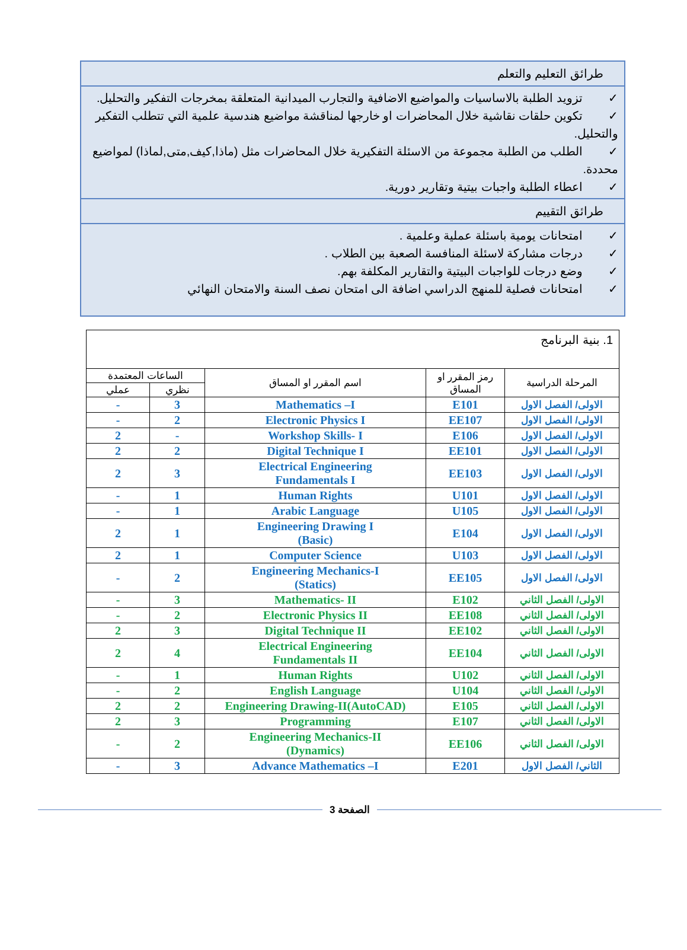طرائق التعليم والتعلم
✓ تزويد الطلبة بالاساسيات والمواضيع الاضافية والتجارب الميدانية المتعلقة بمخرجات التفكير والتحليل.
✓ تكوين حلقات نقاشية خلال المحاضرات او خارجها لمناقشة مواضيع هندسية علمية التي تتطلب التفكير والتحليل.
✓ الطلب من الطلبة مجموعة من الاسئلة التفكيرية خلال المحاضرات مثل (ماذا,كيف,متى,لماذا) لمواضيع محددة.
✓ اعطاء الطلبة واجبات بيتية وتقارير دورية.
طرائق التقييم
✓ امتحانات يومية باسئلة عملية وعلمية .
✓ درجات مشاركة لاسئلة المنافسة الصعبة بين الطلاب .
✓ وضع درجات للواجبات البيتية والتقارير المكلفة بهم.
✓ امتحانات فصلية للمنهج الدراسي اضافة الى امتحان نصف السنة والامتحان النهائي
| 1. بنية البرنامج | | | | |
| المرحلة الدراسية | رمز المقرر او المساق | اسم المقرر او المساق | الساعات المعتمدة | |
| | | | نظري | عملي |
| الاولى/ الفصل الاول | E101 | Mathematics –I | 3 | - |
| الاولى/ الفصل الاول | EE107 | Electronic Physics I | 2 | - |
| الاولى/ الفصل الاول | E106 | Workshop Skills- I | - | 2 |
| الاولى/ الفصل الاول | EE101 | Digital Technique I | 2 | 2 |
| الاولى/ الفصل الاول | EE103 | Electrical Engineering Fundamentals I | 3 | 2 |
| الاولى/ الفصل الاول | U101 | Human Rights | 1 | - |
| الاولى/ الفصل الاول | U105 | Arabic Language | 1 | - |
| الاولى/ الفصل الاول | E104 | Engineering Drawing I (Basic) | 1 | 2 |
| الاولى/ الفصل الاول | U103 | Computer Science | 1 | 2 |
| الاولى/ الفصل الاول | EE105 | Engineering Mechanics-I (Statics) | 2 | - |
| الاولى/ الفصل الثاني | E102 | Mathematics- II | 3 | - |
| الاولى/ الفصل الثاني | EE108 | Electronic Physics II | 2 | - |
| الاولى/ الفصل الثاني | EE102 | Digital Technique II | 3 | 2 |
| الاولى/ الفصل الثاني | EE104 | Electrical Engineering Fundamentals II | 4 | 2 |
| الاولى/ الفصل الثاني | U102 | Human Rights | 1 | - |
| الاولى/ الفصل الثاني | U104 | English Language | 2 | - |
| الاولى/ الفصل الثاني | E105 | Engineering Drawing-II(AutoCAD) | 2 | 2 |
| الاولى/ الفصل الثاني | E107 | Programming | 3 | 2 |
| الاولى/ الفصل الثاني | EE106 | Engineering Mechanics-II (Dynamics) | 2 | - |
| الثاني/ الفصل الاول | E201 | Advance Mathematics –I | 3 | - |
الصفحة 3